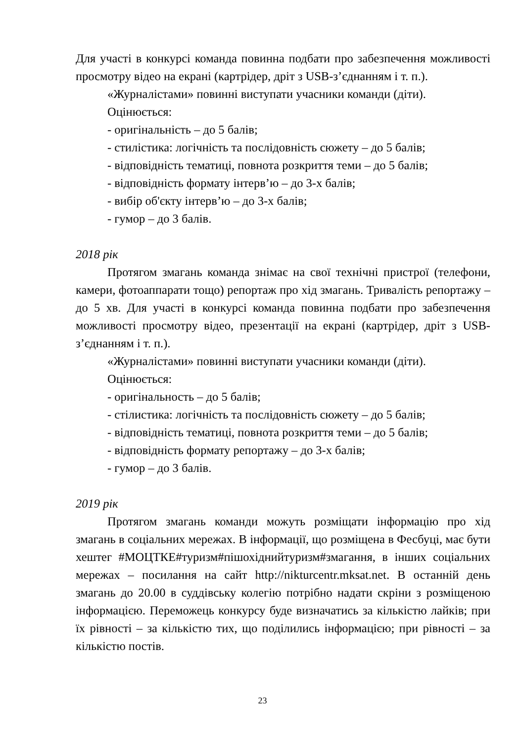Для участі в конкурсі команда повинна подбати про забезпечення можливості просмотру відео на екрані (картрідер, дріт з USB-з’єднанням і т. п.).
«Журналістами» повинні виступати учасники команди (діти).
Оцінюється:
- оригінальність – до 5 балів;
- стилістика: логічність та послідовність сюжету – до 5 балів;
- відповідність тематиці, повнота розкриття теми – до 5 балів;
- відповідність формату інтерв’ю – до 3-х балів;
- вибір об'єкту інтерв’ю – до 3-х балів;
- гумор – до 3 балів.
2018 рік
Протягом змагань команда знімає на свої технічні пристрої (телефони, камери, фотоаппарати тощо) репортаж про хід змагань. Тривалість репортажу – до 5 хв. Для участі в конкурсі команда повинна подбати про забезпечення можливості просмотру відео, презентації на екрані (картрідер, дріт з USB-з’єднанням і т. п.).
«Журналістами» повинні виступати учасники команди (діти).
Оцінюється:
- оригінальность – до 5 балів;
- стілистика: логічність та послідовність сюжету – до 5 балів;
- відповідність тематиці, повнота розкриття теми – до 5 балів;
- відповідність формату репортажу – до 3-х балів;
- гумор – до 3 балів.
2019 рік
Протягом змагань команди можуть розміщати інформацію про хід змагань в соціальних мережах. В інформації, що розміщена в Фесбуці, має бути хештег #МОЦТКЕ#туризм#пішохіднийтуризм#змагання, в інших соціальних мережах – посилання на сайт http://nikturcentr.mksat.net. В останній день змагань до 20.00 в суддівську колегію потрібно надати скріни з розміщеною інформацією. Переможець конкурсу буде визначатись за кількістю лайків; при їх рівності – за кількістю тих, що поділились інформацією; при рівності – за кількістю постів.
23